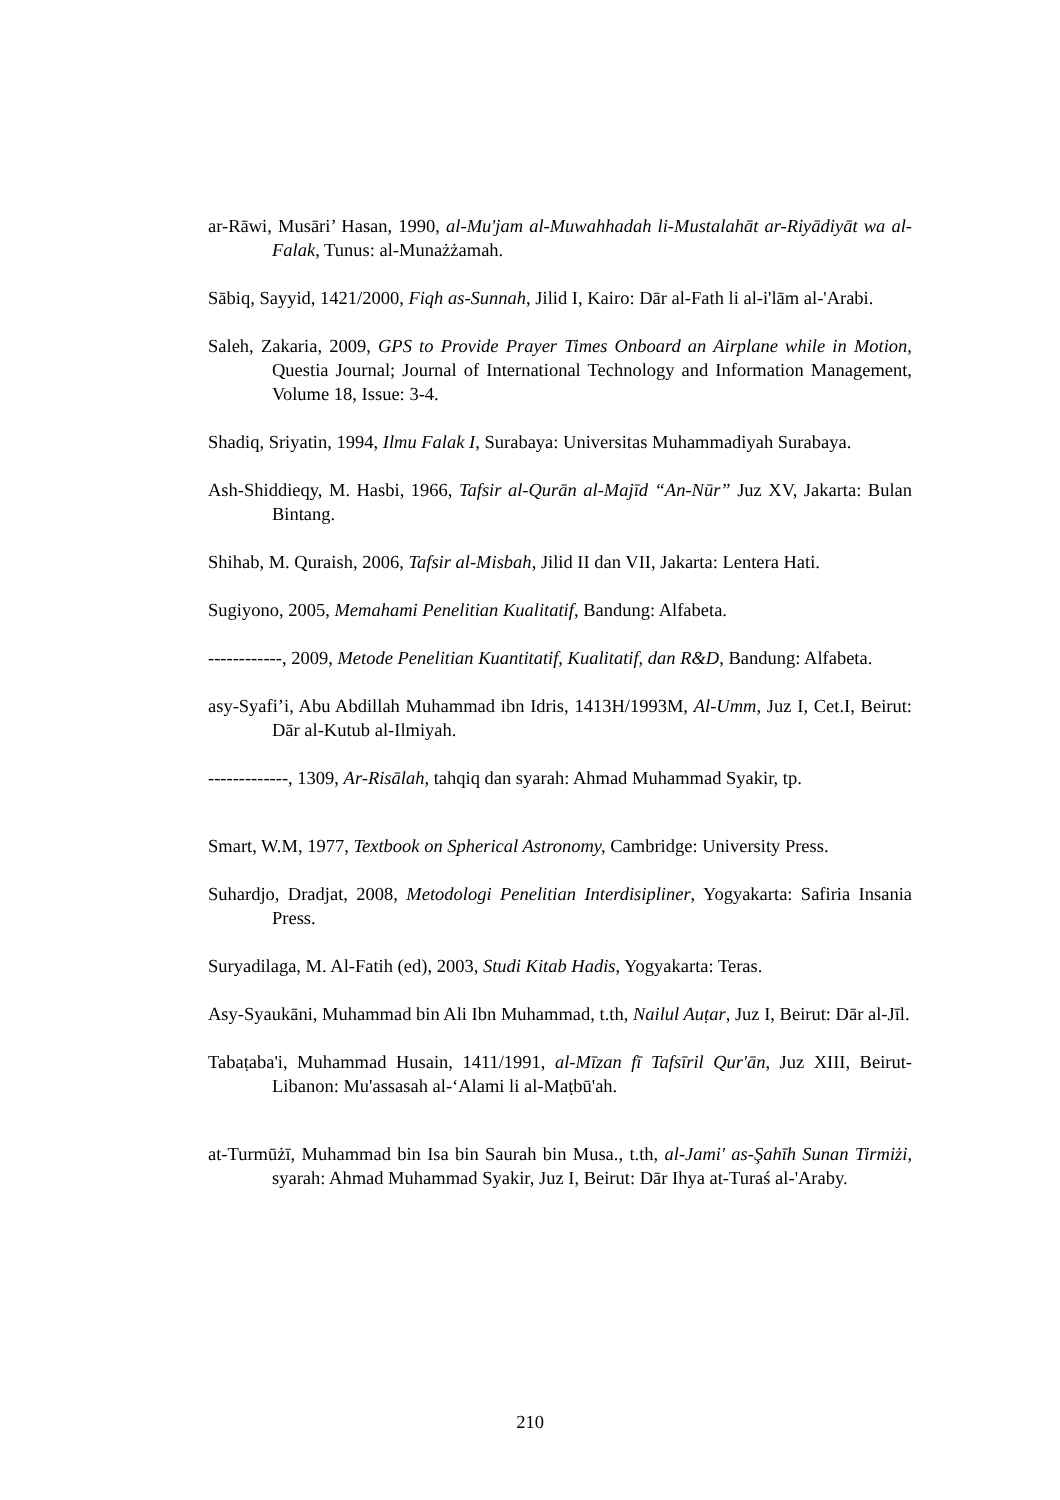ar-Rāwi, Musāri’ Hasan, 1990, al-Mu'jam al-Muwahhadah li-Mustalahāt ar-Riyādiyāt wa al-Falak, Tunus: al-Munażżamah.
Sābiq, Sayyid, 1421/2000, Fiqh as-Sunnah, Jilid I, Kairo: Dār al-Fath li al-i'lām al-'Arabi.
Saleh, Zakaria, 2009, GPS to Provide Prayer Times Onboard an Airplane while in Motion, Questia Journal; Journal of International Technology and Information Management, Volume 18, Issue: 3-4.
Shadiq, Sriyatin, 1994, Ilmu Falak I, Surabaya: Universitas Muhammadiyah Surabaya.
Ash-Shiddieqy, M. Hasbi, 1966, Tafsir al-Qurān al-Majīd “An-Nūr” Juz XV, Jakarta: Bulan Bintang.
Shihab, M. Quraish, 2006, Tafsir al-Misbah, Jilid II dan VII, Jakarta: Lentera Hati.
Sugiyono, 2005, Memahami Penelitian Kualitatif, Bandung: Alfabeta.
------------, 2009, Metode Penelitian Kuantitatif, Kualitatif, dan R&D, Bandung: Alfabeta.
asy-Syafi’i, Abu Abdillah Muhammad ibn Idris, 1413H/1993M, Al-Umm, Juz I, Cet.I, Beirut: Dār al-Kutub al-Ilmiyah.
-------------, 1309, Ar-Risālah, tahqiq dan syarah: Ahmad Muhammad Syakir, tp.
Smart, W.M, 1977, Textbook on Spherical Astronomy, Cambridge: University Press.
Suhardjo, Dradjat, 2008, Metodologi Penelitian Interdisipliner, Yogyakarta: Safiria Insania Press.
Suryadilaga, M. Al-Fatih (ed), 2003, Studi Kitab Hadis, Yogyakarta: Teras.
Asy-Syaukāni, Muhammad bin Ali Ibn Muhammad, t.th, Nailul Auṭar, Juz I, Beirut: Dār al-Jīl.
Tabaṭaba'i, Muhammad Husain, 1411/1991, al-Mīzan fī Tafsīril Qur'ān, Juz XIII, Beirut-Libanon: Mu'assasah al-‘Alami li al-Maṭbū'ah.
at-Turmūżī, Muhammad bin Isa bin Saurah bin Musa., t.th, al-Jami' as-Şahīh Sunan Tirmiżi, syarah: Ahmad Muhammad Syakir, Juz I, Beirut: Dār Ihya at-Turaś al-'Araby.
210